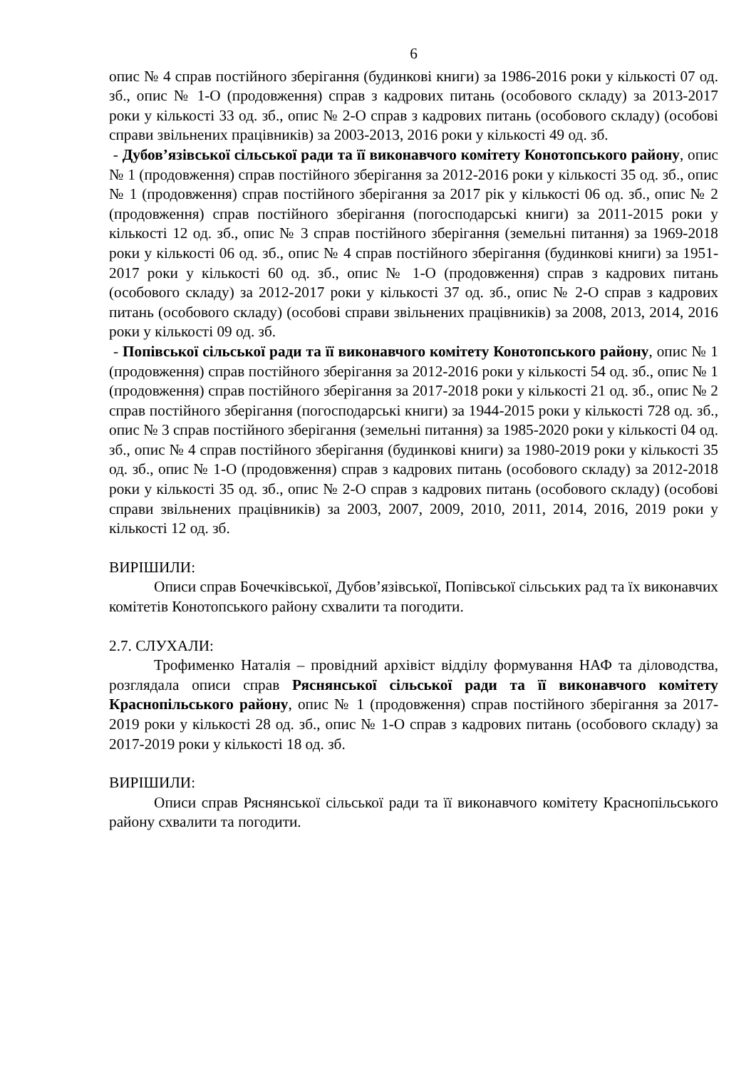6
опис № 4 справ постійного зберігання (будинкові книги) за 1986-2016 роки у кількості 07 од. зб., опис № 1-О (продовження) справ з кадрових питань (особового складу) за 2013-2017 роки у кількості 33 од. зб., опис № 2-О справ з кадрових питань (особового складу) (особові справи звільнених працівників) за 2003-2013, 2016 роки у кількості 49 од. зб.
- Дубов’язівської сільської ради та її виконавчого комітету Конотопського району, опис № 1 (продовження) справ постійного зберігання за 2012-2016 роки у кількості 35 од. зб., опис № 1 (продовження) справ постійного зберігання за 2017 рік у кількості 06 од. зб., опис № 2 (продовження) справ постійного зберігання (погосподарські книги) за 2011-2015 роки у кількості 12 од. зб., опис № 3 справ постійного зберігання (земельні питання) за 1969-2018 роки у кількості 06 од. зб., опис № 4 справ постійного зберігання (будинкові книги) за 1951-2017 роки у кількості 60 од. зб., опис № 1-О (продовження) справ з кадрових питань (особового складу) за 2012-2017 роки у кількості 37 од. зб., опис № 2-О справ з кадрових питань (особового складу) (особові справи звільнених працівників) за 2008, 2013, 2014, 2016 роки у кількості 09 од. зб.
- Попівської сільської ради та її виконавчого комітету Конотопського району, опис № 1 (продовження) справ постійного зберігання за 2012-2016 роки у кількості 54 од. зб., опис № 1 (продовження) справ постійного зберігання за 2017-2018 роки у кількості 21 од. зб., опис № 2 справ постійного зберігання (погосподарські книги) за 1944-2015 роки у кількості 728 од. зб., опис № 3 справ постійного зберігання (земельні питання) за 1985-2020 роки у кількості 04 од. зб., опис № 4 справ постійного зберігання (будинкові книги) за 1980-2019 роки у кількості 35 од. зб., опис № 1-О (продовження) справ з кадрових питань (особового складу) за 2012-2018 роки у кількості 35 од. зб., опис № 2-О справ з кадрових питань (особового складу) (особові справи звільнених працівників) за 2003, 2007, 2009, 2010, 2011, 2014, 2016, 2019 роки у кількості 12 од. зб.
ВИРІШИЛИ:
Описи справ Бочечківської, Дубов’язівської, Попівської сільських рад та їх виконавчих комітетів Конотопського району схвалити та погодити.
2.7. СЛУХАЛИ:
Трофименко Наталія – провідний архівіст відділу формування НАФ та діловодства, розглядала описи справ Ряснянської сільської ради та її виконавчого комітету Краснопільського району, опис № 1 (продовження) справ постійного зберігання за 2017-2019 роки у кількості 28 од. зб., опис № 1-О справ з кадрових питань (особового складу) за 2017-2019 роки у кількості 18 од. зб.
ВИРІШИЛИ:
Описи справ Ряснянської сільської ради та її виконавчого комітету Краснопільського району схвалити та погодити.